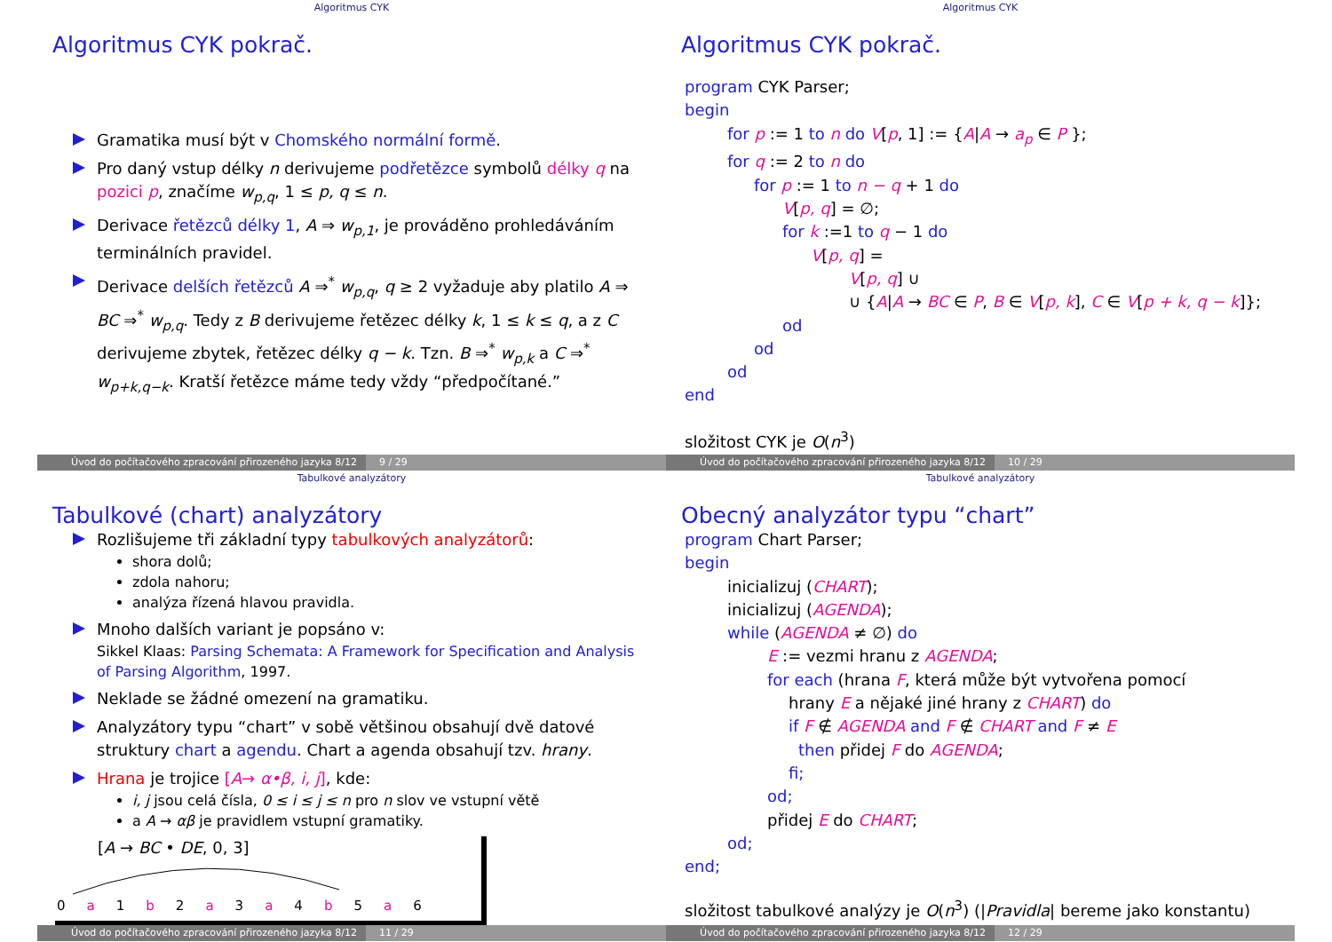Algoritmus CYK
Algoritmus CYK pokrač.
.
Gramatika musí být v Chomského normální formě.
.
Pro daný vstup délky n derivujeme podřetězce symbolů délky q na pozici p, značíme w<sub>p,q</sub>, 1 ≤ p, q ≤ n.
.
Derivace řetězců délky 1, A ⇒ w<sub>p,1</sub>, je prováděno prohledáváním terminálních pravidel.
.
Derivace delších řetězců A ⇒<sup>*</sup> w<sub>p,q</sub>, q ≥ 2 vyžaduje aby platilo A ⇒ BC ⇒<sup>*</sup> w<sub>p,q</sub>. Tedy z B derivujeme řetězec délky k, 1 ≤ k ≤ q, a z C derivujeme zbytek, řetězec délky q − k. Tzn. B ⇒<sup>*</sup> w<sub>p,k</sub> a C ⇒<sup>*</sup> w<sub>p+k,q−k</sub>. Kratší řetězce máme tedy vždy “předpočítané.”
Úvod do počítačového zpracování přirozeného jazyka 8/12 9 / 29
Algoritmus CYK
Algoritmus CYK pokrač.
program CYK Parser;
begin
for p := 1 to n do V[p, 1] := {A|A → a<sub>p</sub> ∈ P };
for q := 2 to n do
for p := 1 to n − q + 1 do
V[p, q] = ∅;
for k :=1 to q − 1 do
V[p, q] =
V[p, q] ∪
∪ {A|A → BC ∈ P, B ∈ V[p, k], C ∈ V[p + k, q − k]};
od
od
od
end
složitost CYK je O(n<sup>3</sup>)
Úvod do počítačového zpracování přirozeného jazyka 8/12 10 / 29
Tabulkové analyzátory
Tabulkové (chart) analyzátory
.
Rozlišujeme tři základní typy tabulkových analyzátorů:
shora dolů;
zdola nahoru;
analýza řízená hlavou pravidla.
.
Mnoho dalších variant je popsáno v:
Sikkel Klaas: Parsing Schemata: A Framework for Specification and Analysis of Parsing Algorithm, 1997.
.
Neklade se žádné omezení na gramatiku.
.
Analyzátory typu “chart” v sobě většinou obsahují dvě datové struktury chart a agendu. Chart a agenda obsahují tzv. hrany.
.
Hrana je trojice [A→ α•β, i, j], kde:
i, j jsou celá čísla, 0 ≤ i ≤ j ≤ n pro n slov ve vstupní větě
a A → αβ je pravidlem vstupní gramatiky.
[A → BC • DE, 0, 3]
0 a 1 b 2 a 3 a 4 b 5 a 6
Úvod do počítačového zpracování přirozeného jazyka 8/12 11 / 29
Tabulkové analyzátory
Obecný analyzátor typu “chart”
program Chart Parser;
begin
inicializuj (CHART);
inicializuj (AGENDA);
while (AGENDA ≠ ∅) do
E := vezmi hranu z AGENDA;
for each (hrana F, která může být vytvořena pomocí
hrany E a nějaké jiné hrany z CHART) do
if F ∉ AGENDA and F ∉ CHART and F ≠ E
then přidej F do AGENDA;
fi;
od;
přidej E do CHART;
od;
end;
složitost tabulkové analýzy je O(n<sup>3</sup>) (|Pravidla| bereme jako konstantu)
Úvod do počítačového zpracování přirozeného jazyka 8/12 12 / 29